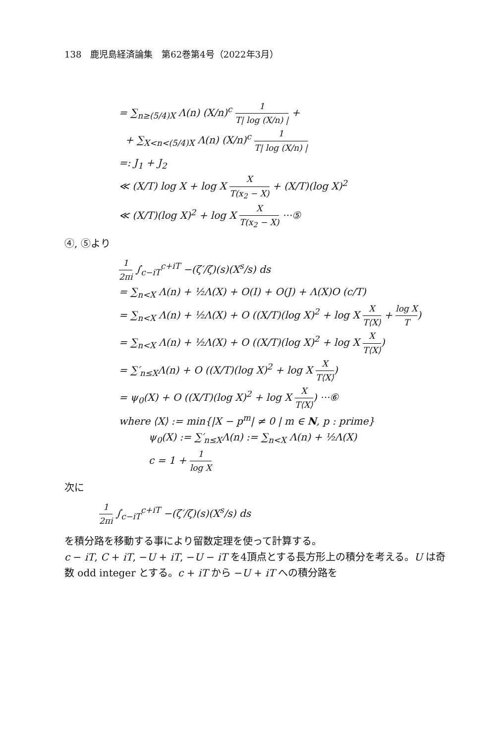138　鹿児島経済論集　第62巻第4号（2022年3月）
= ∑<sub>n≥(5/4)X</sub> Λ(n) (X/n)<sup>c</sup> 1 T| log (X/n) | +
+ ∑<sub>X<n<(5/4)X</sub> Λ(n) (X/n)<sup>c</sup> 1 T| log (X/n) |
=: J<sub>1</sub> + J<sub>2</sub>
≪ (X/T) log X + log X X T(x<sub>2</sub> − X) + (X/T)(log X)<sup>2</sup>
≪ (X/T)(log X)<sup>2</sup> + log X X T(x<sub>2</sub> − X) ···⑤
④, ⑤より
1 2πi ∫<sub>c−iT</sub><sup>c+iT</sup> −(ζ′/ζ)(s)(X<sup>s</sup>/s) ds
= ∑<sub>n<X</sub> Λ(n) + ½Λ(X) + O(I) + O(J) + Λ(X)O (c/T)
= ∑<sub>n<X</sub> Λ(n) + ½Λ(X) + O ((X/T)(log X)<sup>2</sup> + log X X T⟨X⟩ + log X T)
= ∑<sub>n<X</sub> Λ(n) + ½Λ(X) + O ((X/T)(log X)<sup>2</sup> + log X X T⟨X⟩)
= ∑′<sub>n≤X</sub>Λ(n) + O ((X/T)(log X)<sup>2</sup> + log X X T⟨X⟩)
= ψ<sub>0</sub>(X) + O ((X/T)(log X)<sup>2</sup> + log X X T⟨X⟩) ···⑥
where ⟨X⟩ := min{|X − p<sup>m</sup>| ≠ 0 | m ∈ N, p : prime}
ψ<sub>0</sub>(X) := ∑′<sub>n≤X</sub>Λ(n) := ∑<sub>n<X</sub> Λ(n) + ½Λ(X)
c = 1 + 1 log X
次に
1 2πi ∫<sub>c−iT</sub><sup>c+iT</sup> −(ζ′/ζ)(s)(X<sup>s</sup>/s) ds
を積分路を移動する事により留数定理を使って計算する。
c − iT, C + iT, −U + iT, −U − iT を4頂点とする長方形上の積分を考える。U は奇数 odd integer とする。c + iT から −U + iT への積分路を